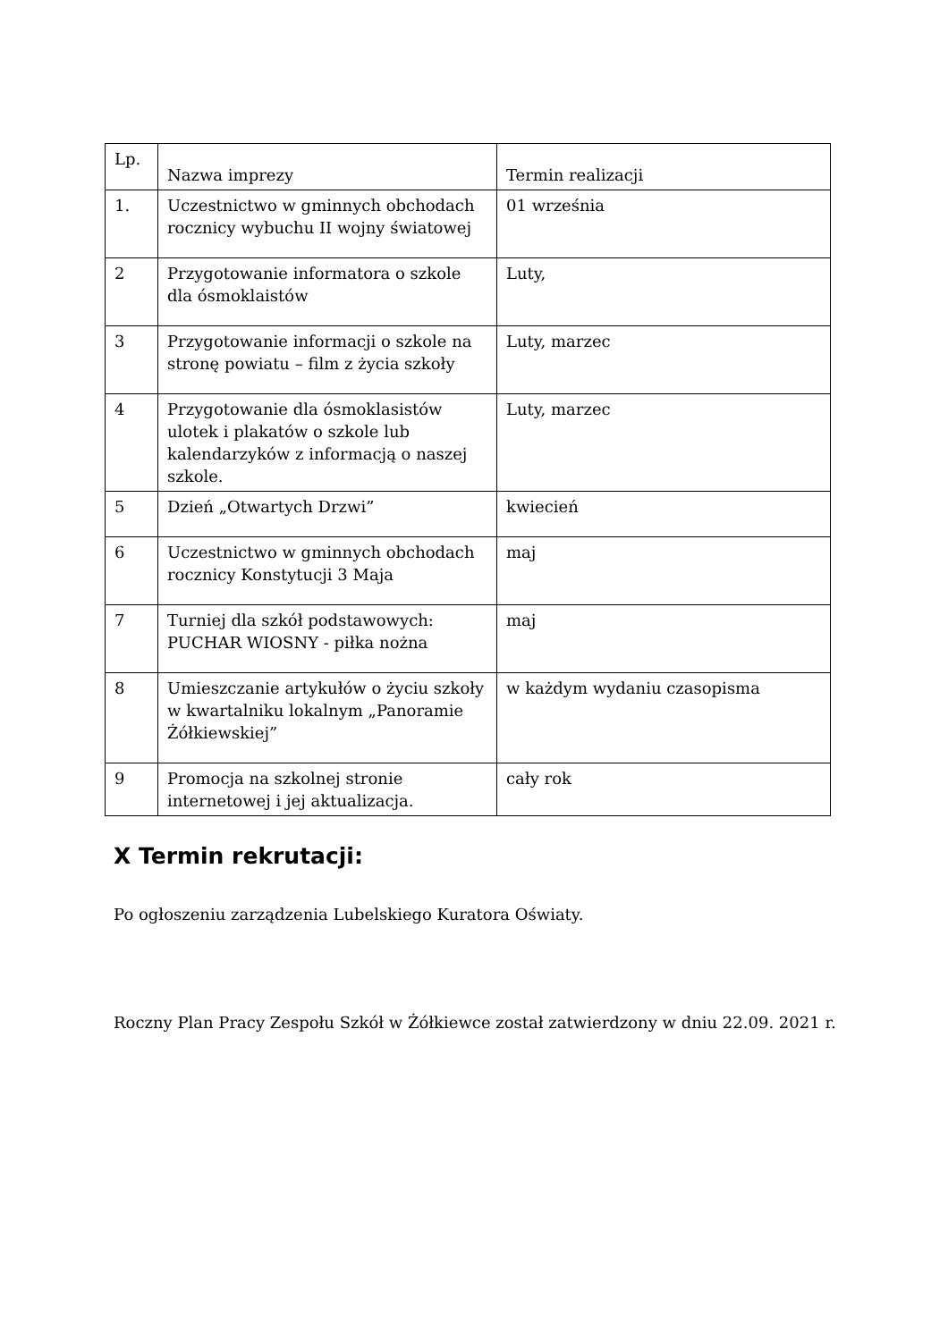| Lp. | Nazwa imprezy | Termin realizacji |
| 1. | Uczestnictwo w gminnych obchodach rocznicy wybuchu II wojny światowej | 01 września |
| 2 | Przygotowanie informatora o szkole dla ósmoklaistów | Luty, |
| 3 | Przygotowanie informacji o szkole na stronę powiatu – film z życia szkoły | Luty, marzec |
| 4 | Przygotowanie dla ósmoklasistów ulotek i plakatów o szkole lub kalendarzyków z informacją o naszej szkole. | Luty, marzec |
| 5 | Dzień „Otwartych Drzwi” | kwiecień |
| 6 | Uczestnictwo w gminnych obchodach rocznicy Konstytucji 3 Maja | maj |
| 7 | Turniej dla szkół podstawowych: PUCHAR WIOSNY - piłka nożna | maj |
| 8 | Umieszczanie artykułów o życiu szkoły w kwartalniku lokalnym „Panoramie Żółkiewskiej” | w każdym wydaniu czasopisma |
| 9 | Promocja na szkolnej stronie internetowej i jej aktualizacja. | cały rok |
X Termin rekrutacji:
Po ogłoszeniu zarządzenia Lubelskiego Kuratora Oświaty.
Roczny Plan Pracy Zespołu Szkół w Żółkiewce został zatwierdzony w dniu 22.09. 2021 r.